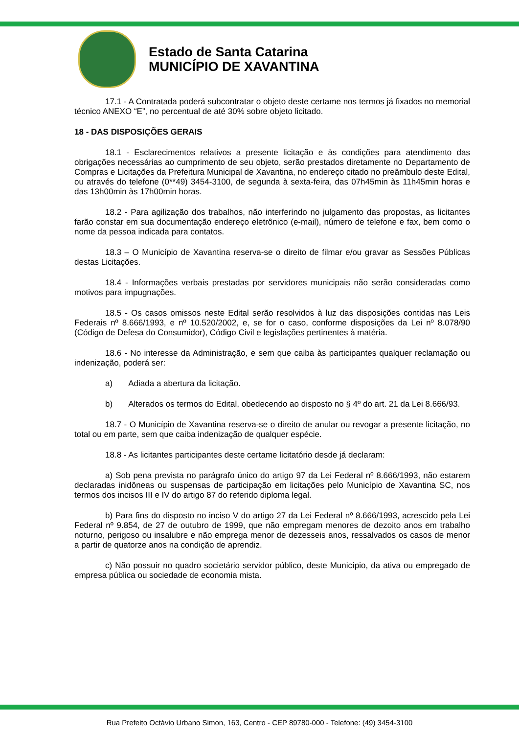Estado de Santa Catarina
MUNICÍPIO DE XAVANTINA
17.1 - A Contratada poderá subcontratar o objeto deste certame nos termos já fixados no memorial técnico ANEXO “E”, no percentual de até 30% sobre objeto licitado.
18 - DAS DISPOSIÇÕES GERAIS
18.1 - Esclarecimentos relativos a presente licitação e às condições para atendimento das obrigações necessárias ao cumprimento de seu objeto, serão prestados diretamente no Departamento de Compras e Licitações da Prefeitura Municipal de Xavantina, no endereço citado no preâmbulo deste Edital, ou através do telefone (0**49) 3454-3100, de segunda à sexta-feira, das 07h45min às 11h45min horas e das 13h00min às 17h00min horas.
18.2 - Para agilização dos trabalhos, não interferindo no julgamento das propostas, as licitantes farão constar em sua documentação endereço eletrônico (e-mail), número de telefone e fax, bem como o nome da pessoa indicada para contatos.
18.3 – O Município de Xavantina reserva-se o direito de filmar e/ou gravar as Sessões Públicas destas Licitações.
18.4 - Informações verbais prestadas por servidores municipais não serão consideradas como motivos para impugnações.
18.5 - Os casos omissos neste Edital serão resolvidos à luz das disposições contidas nas Leis Federais nº 8.666/1993, e nº 10.520/2002, e, se for o caso, conforme disposições da Lei nº 8.078/90 (Código de Defesa do Consumidor), Código Civil e legislações pertinentes à matéria.
18.6 - No interesse da Administração, e sem que caiba às participantes qualquer reclamação ou indenização, poderá ser:
a) Adiada a abertura da licitação.
b) Alterados os termos do Edital, obedecendo ao disposto no § 4º do art. 21 da Lei 8.666/93.
18.7 - O Município de Xavantina reserva-se o direito de anular ou revogar a presente licitação, no total ou em parte, sem que caiba indenização de qualquer espécie.
18.8 - As licitantes participantes deste certame licitatório desde já declaram:
a) Sob pena prevista no parágrafo único do artigo 97 da Lei Federal nº 8.666/1993, não estarem declaradas inidôneas ou suspensas de participação em licitações pelo Município de Xavantina SC, nos termos dos incisos III e IV do artigo 87 do referido diploma legal.
b) Para fins do disposto no inciso V do artigo 27 da Lei Federal nº 8.666/1993, acrescido pela Lei Federal nº 9.854, de 27 de outubro de 1999, que não empregam menores de dezoito anos em trabalho noturno, perigoso ou insalubre e não emprega menor de dezesseis anos, ressalvados os casos de menor a partir de quatorze anos na condição de aprendiz.
c) Não possuir no quadro societário servidor público, deste Município, da ativa ou empregado de empresa pública ou sociedade de economia mista.
Rua Prefeito Octávio Urbano Simon, 163, Centro - CEP 89780-000 - Telefone: (49) 3454-3100